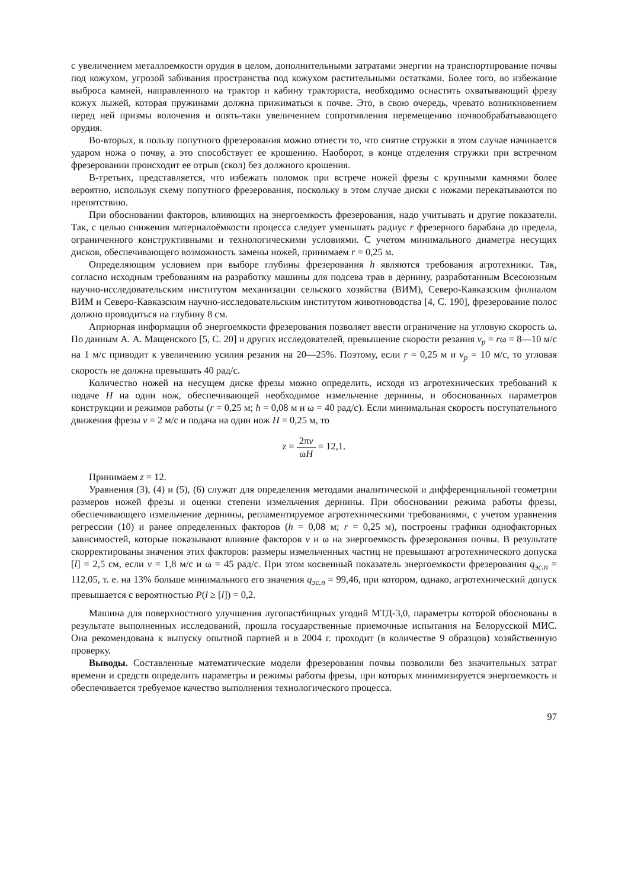с увеличением металлоемкости орудия в целом, дополнительными затратами энергии на транспортирование почвы под кожухом, угрозой забивания пространства под кожухом растительными остатками. Более того, во избежание выброса камней, направленного на трактор и кабину тракториста, необходимо оснастить охватывающий фрезу кожух лыжей, которая пружинами должна прижиматься к почве. Это, в свою очередь, чревато возникновением перед ней призмы волочения и опять-таки увеличением сопротивления перемещению почвообрабатывающего орудия.
Во-вторых, в пользу попутного фрезерования можно отнести то, что снятие стружки в этом случае начинается ударом ножа о почву, а это способствует ее крошению. Наоборот, в конце отделения стружки при встречном фрезеровании происходит ее отрыв (скол) без должного крошения.
В-третьих, представляется, что избежать поломок при встрече ножей фрезы с крупными камнями более вероятно, используя схему попутного фрезерования, поскольку в этом случае диски с ножами перекатываются по препятствию.
При обосновании факторов, влияющих на энергоемкость фрезерования, надо учитывать и другие показатели. Так, с целью снижения материалоёмкости процесса следует уменьшать радиус r фрезерного барабана до предела, ограниченного конструктивными и технологическими условиями. С учетом минимального диаметра несущих дисков, обеспечивающего возможность замены ножей, принимаем r = 0,25 м.
Определяющим условием при выборе глубины фрезерования h являются требования агротехники. Так, согласно исходным требованиям на разработку машины для подсева трав в дернину, разработанным Всесоюзным научно-исследовательским институтом механизации сельского хозяйства (ВИМ), Северо-Кавказским филиалом ВИМ и Северо-Кавказским научно-исследовательским институтом животноводства [4, С. 190], фрезерование полос должно проводиться на глубину 8 см.
Априорная информация об энергоемкости фрезерования позволяет ввести ограничение на угловую скорость ω. По данным А. А. Мащенского [5, С. 20] и других исследователей, превышение скорости резания v<sub>p</sub> = rω = 8—10 м/с на 1 м/с приводит к увеличению усилия резания на 20—25%. Поэтому, если r = 0,25 м и v<sub>p</sub> = 10 м/с, то угловая скорость не должна превышать 40 рад/с.
Количество ножей на несущем диске фрезы можно определить, исходя из агротехнических требований к подаче H на один нож, обеспечивающей необходимое измельчение дернины, и обоснованных параметров конструкции и режимов работы (r = 0,25 м; h = 0,08 м и ω = 40 рад/с). Если минимальная скорость поступательного движения фрезы v = 2 м/с и подача на один нож H = 0,25 м, то
z = 2πv ωH = 12,1.
Принимаем z = 12.
Уравнения (3), (4) и (5), (6) служат для определения методами аналитической и дифференциальной геометрии размеров ножей фрезы и оценки степени измельчения дернины. При обосновании режима работы фрезы, обеспечивающего измельчение дернины, регламентируемое агротехническими требованиями, с учетом уравнения регрессии (10) и ранее определенных факторов (h = 0,08 м; r = 0,25 м), построены графики однофакторных зависимостей, которые показывают влияние факторов v и ω на энергоемкость фрезерования почвы. В результате скорректированы значения этих факторов: размеры измельченных частиц не превышают агротехнического допуска [l] = 2,5 см, если v = 1,8 м/с и ω = 45 рад/с. При этом косвенный показатель энергоемкости фрезерования q<sub>эс.п</sub> = 112,05, т. е. на 13% больше минимального его значения q<sub>эс.п</sub> = 99,46, при котором, однако, агротехнический допуск превышается с вероятностью P(l ≥ [l]) = 0,2.
Машина для поверхностного улучшения лугопастбищных угодий МТД-3,0, параметры которой обоснованы в результате выполненных исследований, прошла государственные приемочные испытания на Белорусской МИС. Она рекомендована к выпуску опытной партией и в 2004 г. проходит (в количестве 9 образцов) хозяйственную проверку.
Выводы. Составленные математические модели фрезерования почвы позволили без значительных затрат времени и средств определить параметры и режимы работы фрезы, при которых минимизируется энергоемкость и обеспечивается требуемое качество выполнения технологического процесса.
97